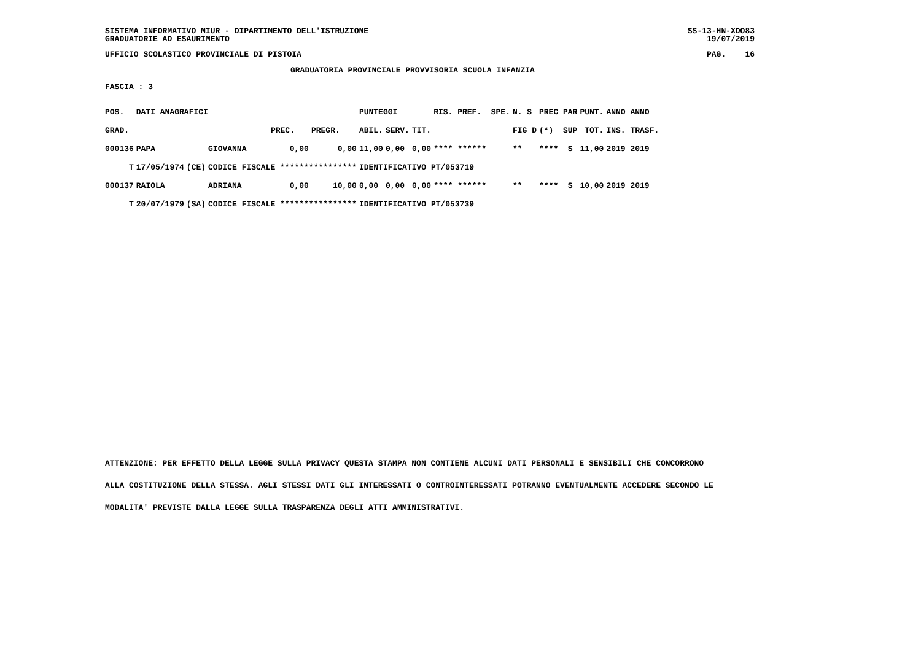SISTEMA INFORMATIVO MIUR - DIPARTIMENTO DELL'ISTRUZIONE SS-13-HN-XDO83
GRADUATORIE AD ESAURIMENTO 19/07/2019
UFFICIO SCOLASTICO PROVINCIALE DI PISTOIA PAG. 16
GRADUATORIA PROVINCIALE PROVVISORIA SCUOLA INFANZIA
FASCIA : 3
| POS. | DATI ANAGRAFICI | | | | | PUNTEGGI | | | RIS. PREF. SPE. | N. S | PREC PAR | PUNT. | ANNO ANNO |
| --- | --- | --- | --- | --- | --- | --- | --- | --- | --- | --- | --- | --- | --- |
| GRAD. | | | | PREC. | PREGR. | ABIL. | SERV. | TIT. | | FIG D | (*) SUP | TOT. | INS. TRASF. |
| 000136 | PAPA | | GIOVANNA | 0,00 | 0,00 | 11,00 | 0,00 | 0,00 | **** ****** | ** | **** S | 11,00 | 2019 2019 |
| T | 17/05/1974 | (CE) | CODICE FISCALE **************** | | | IDENTIFICATIVO PT/053719 | | | | | | | |
| 000137 | RAIOLA | | ADRIANA | 0,00 | 10,00 | 0,00 | 0,00 | 0,00 | **** ****** | ** | **** S | 10,00 | 2019 2019 |
| T | 20/07/1979 | (SA) | CODICE FISCALE **************** | | | IDENTIFICATIVO PT/053739 | | | | | | | |
ATTENZIONE: PER EFFETTO DELLA LEGGE SULLA PRIVACY QUESTA STAMPA NON CONTIENE ALCUNI DATI PERSONALI E SENSIBILI CHE CONCORRONO
ALLA COSTITUZIONE DELLA STESSA. AGLI STESSI DATI GLI INTERESSATI O CONTROINTERESSATI POTRANNO EVENTUALMENTE ACCEDERE SECONDO LE
MODALITA' PREVISTE DALLA LEGGE SULLA TRASPARENZA DEGLI ATTI AMMINISTRATIVI.